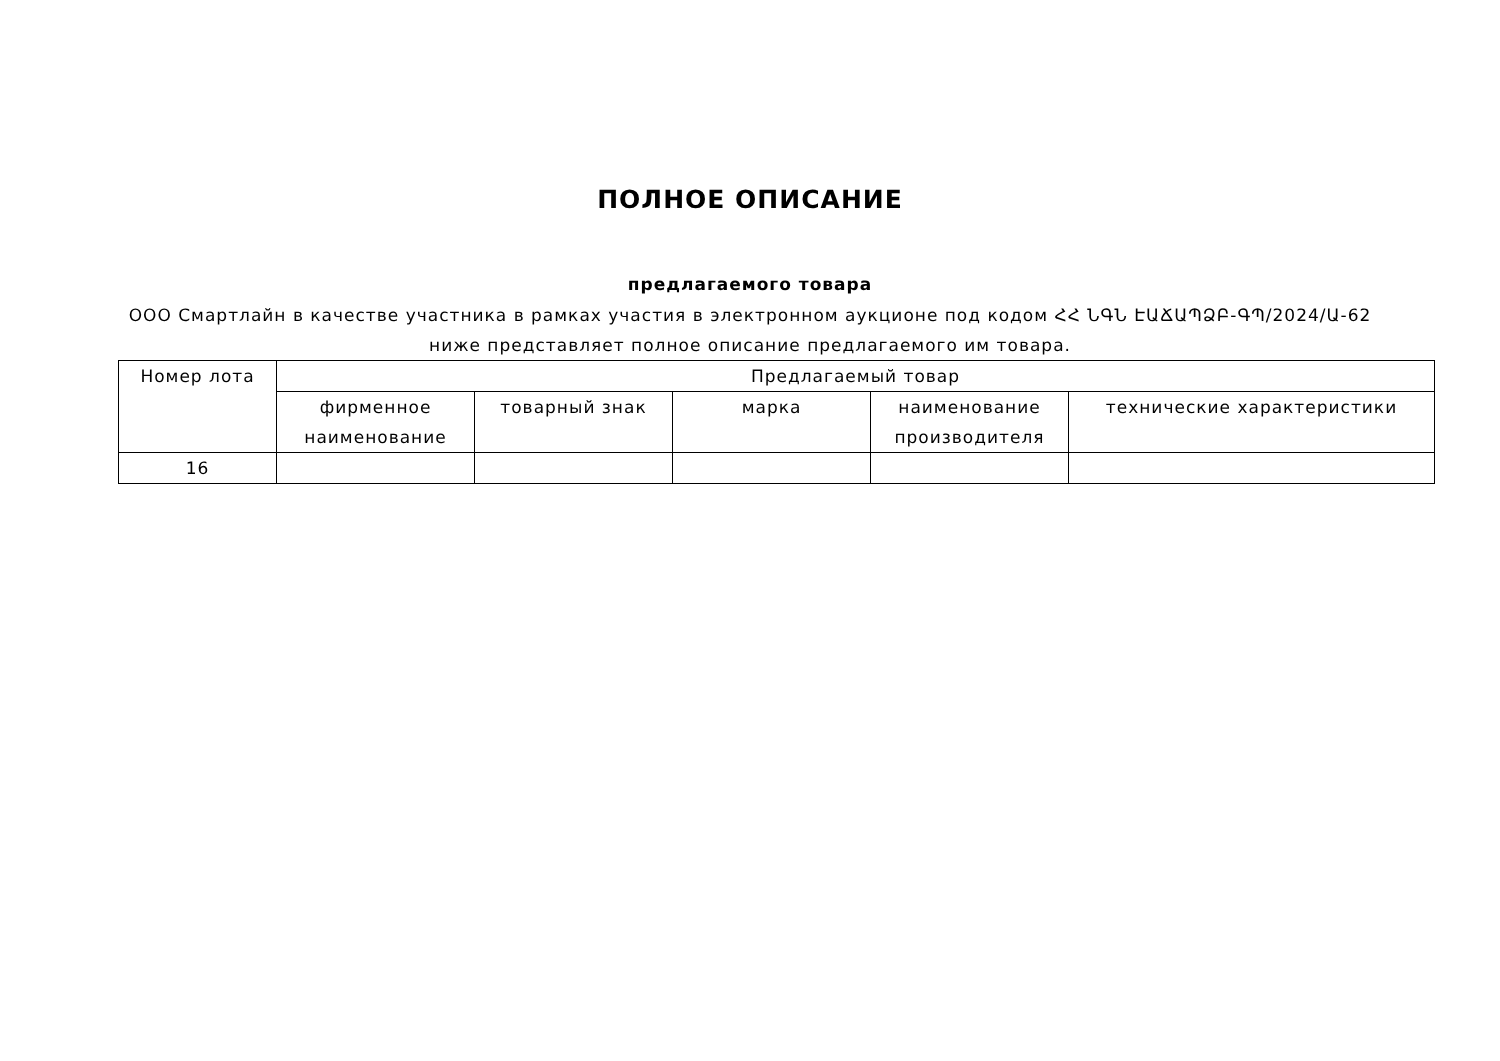ПОЛНОЕ ОПИСАНИЕ
предлагаемого товара
ООО Смартлайн в качестве участника в рамках участия в электронном аукционе под кодом ՀՀ ՆԳՆ ԷԱՃԱՊՁԲ-ԳՊ/2024/Ա-62
ниже представляет полное описание предлагаемого им товара.
| Номер лота | Предлагаемый товар | | | | |
| --- | --- | --- | --- | --- | --- |
| | фирменное наименование | товарный знак | марка | наименование производителя | технические характеристики |
| 16 | | | | | |